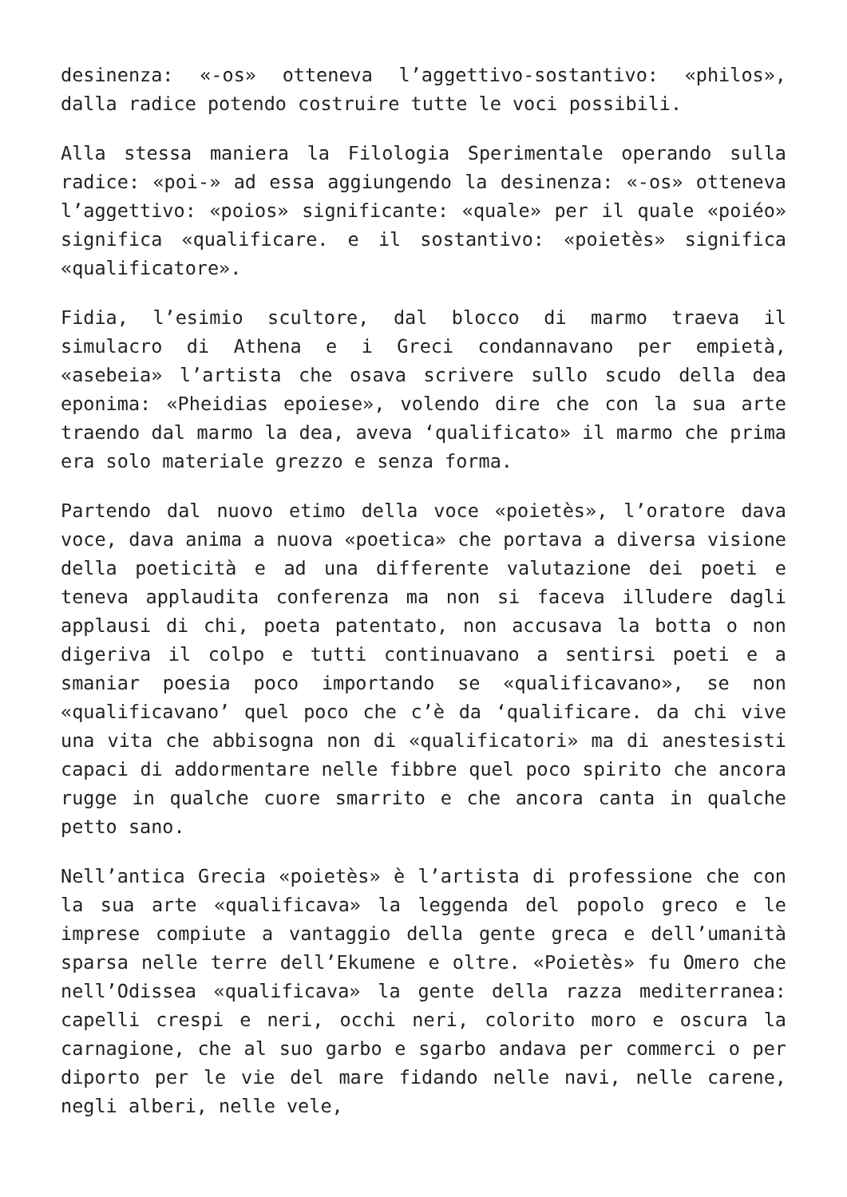desinenza: «-os» otteneva l’aggettivo-sostantivo: «philos», dalla radice potendo costruire tutte le voci possibili.
Alla stessa maniera la Filologia Sperimentale operando sulla radice: «poi-» ad essa aggiungendo la desinenza: «-os» otteneva l’aggettivo: «poios» significante: «quale» per il quale «poiéo» significa «qualificare. e il sostantivo: «poietès» significa «qualificatore».
Fidia, l’esimio scultore, dal blocco di marmo traeva il simulacro di Athena e i Greci condannavano per empietà, «asebeia» l’artista che osava scrivere sullo scudo della dea eponima: «Pheidias epoiese», volendo dire che con la sua arte traendo dal marmo la dea, aveva ‘qualificato» il marmo che prima era solo materiale grezzo e senza forma.
Partendo dal nuovo etimo della voce «poietès», l’oratore dava voce, dava anima a nuova «poetica» che portava a diversa visione della poeticità e ad una differente valutazione dei poeti e teneva applaudita conferenza ma non si faceva illudere dagli applausi di chi, poeta patentato, non accusava la botta o non digeriva il colpo e tutti continuavano a sentirsi poeti e a smaniar poesia poco importando se «qualificavano», se non «qualificavano’ quel poco che c’è da ‘qualificare. da chi vive una vita che abbisogna non di «qualificatori» ma di anestesisti capaci di addormentare nelle fibbre quel poco spirito che ancora rugge in qualche cuore smarrito e che ancora canta in qualche petto sano.
Nell’antica Grecia «poietès» è l’artista di professione che con la sua arte «qualificava» la leggenda del popolo greco e le imprese compiute a vantaggio della gente greca e dell’umanità sparsa nelle terre dell’Ekumene e oltre. «Poietès» fu Omero che nell’Odissea «qualificava» la gente della razza mediterranea: capelli crespi e neri, occhi neri, colorito moro e oscura la carnagione, che al suo garbo e sgarbo andava per commerci o per diporto per le vie del mare fidando nelle navi, nelle carene, negli alberi, nelle vele,